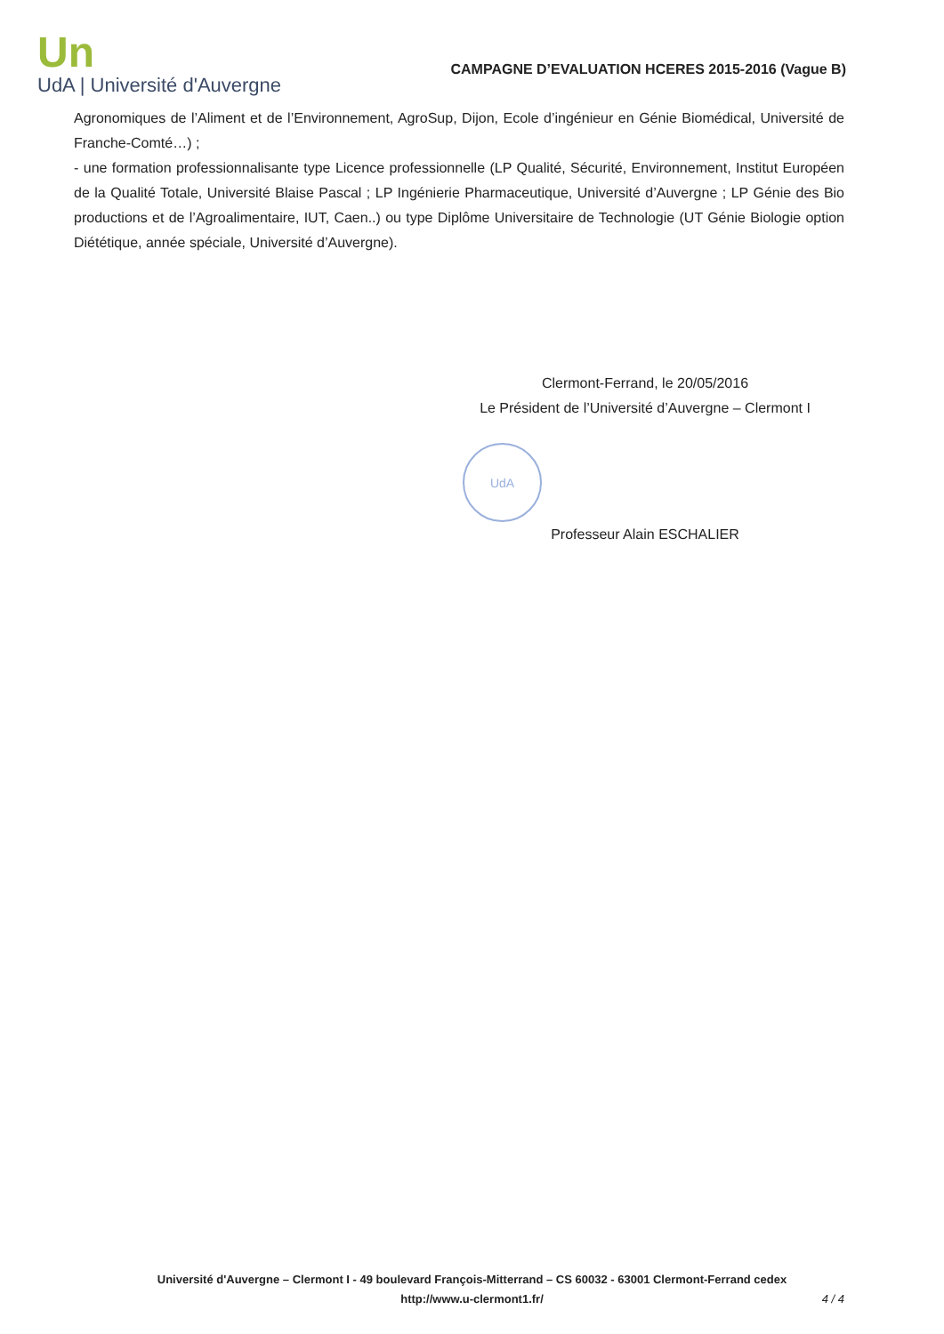Un
UdA | Université d'Auvergne
CAMPAGNE D’EVALUATION HCERES 2015-2016 (Vague B)
Agronomiques de l’Aliment et de l’Environnement, AgroSup, Dijon, Ecole d’ingénieur en Génie Biomédical, Université de Franche-Comté…) ;
- une formation professionnalisante type Licence professionnelle (LP Qualité, Sécurité, Environnement, Institut Européen de la Qualité Totale, Université Blaise Pascal ; LP Ingénierie Pharmaceutique, Université d’Auvergne ; LP Génie des Bio productions et de l’Agroalimentaire, IUT, Caen..) ou type Diplôme Universitaire de Technologie (UT Génie Biologie option Diététique, année spéciale, Université d’Auvergne).
Clermont-Ferrand, le 20/05/2016
Le Président de l’Université d’Auvergne – Clermont I
UdA
Professeur Alain ESCHALIER
Université d'Auvergne – Clermont I - 49 boulevard François-Mitterrand – CS 60032 - 63001 Clermont-Ferrand cedex
http://www.u-clermont1.fr/
4 / 4